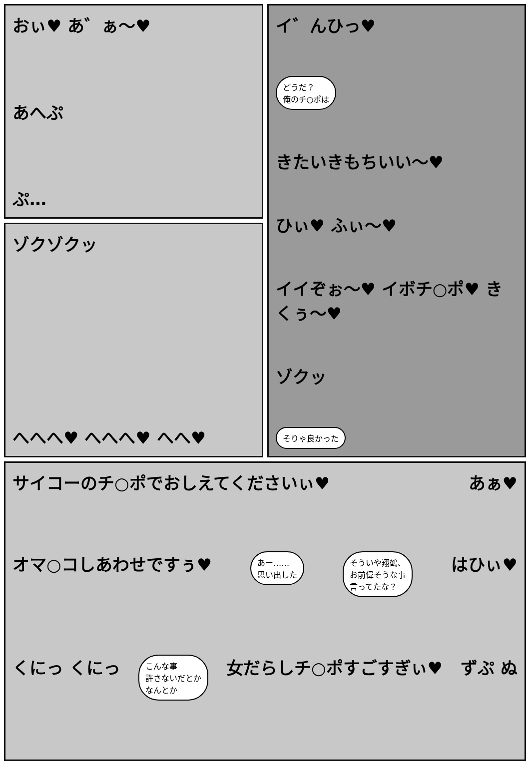おぃ♥ あ゛ぁ～♥
あへぷ
ぷ…
イ゛んひっ♥
どうだ？
俺のチ○ポは
きたいきもちいい～♥
ひぃ♥ ふぃ～♥
イイぞぉ～♥ イボチ○ポ♥ きくぅ～♥
ゾクッ
そりゃ良かった
ゾクゾクッ
へへへ♥ へへへ♥ へへ♥
サイコーのチ○ポでおしえてくださいぃ♥
あぁ♥
オマ○コしあわせですぅ♥
あー……
思い出した
そういや翔鶴、
お前偉そうな事
言ってたな？
はひぃ♥
くにっ くにっ
こんな事
許さないだとか
なんとか
女だらしチ○ポすごすぎぃ♥
ずぷ ぬ